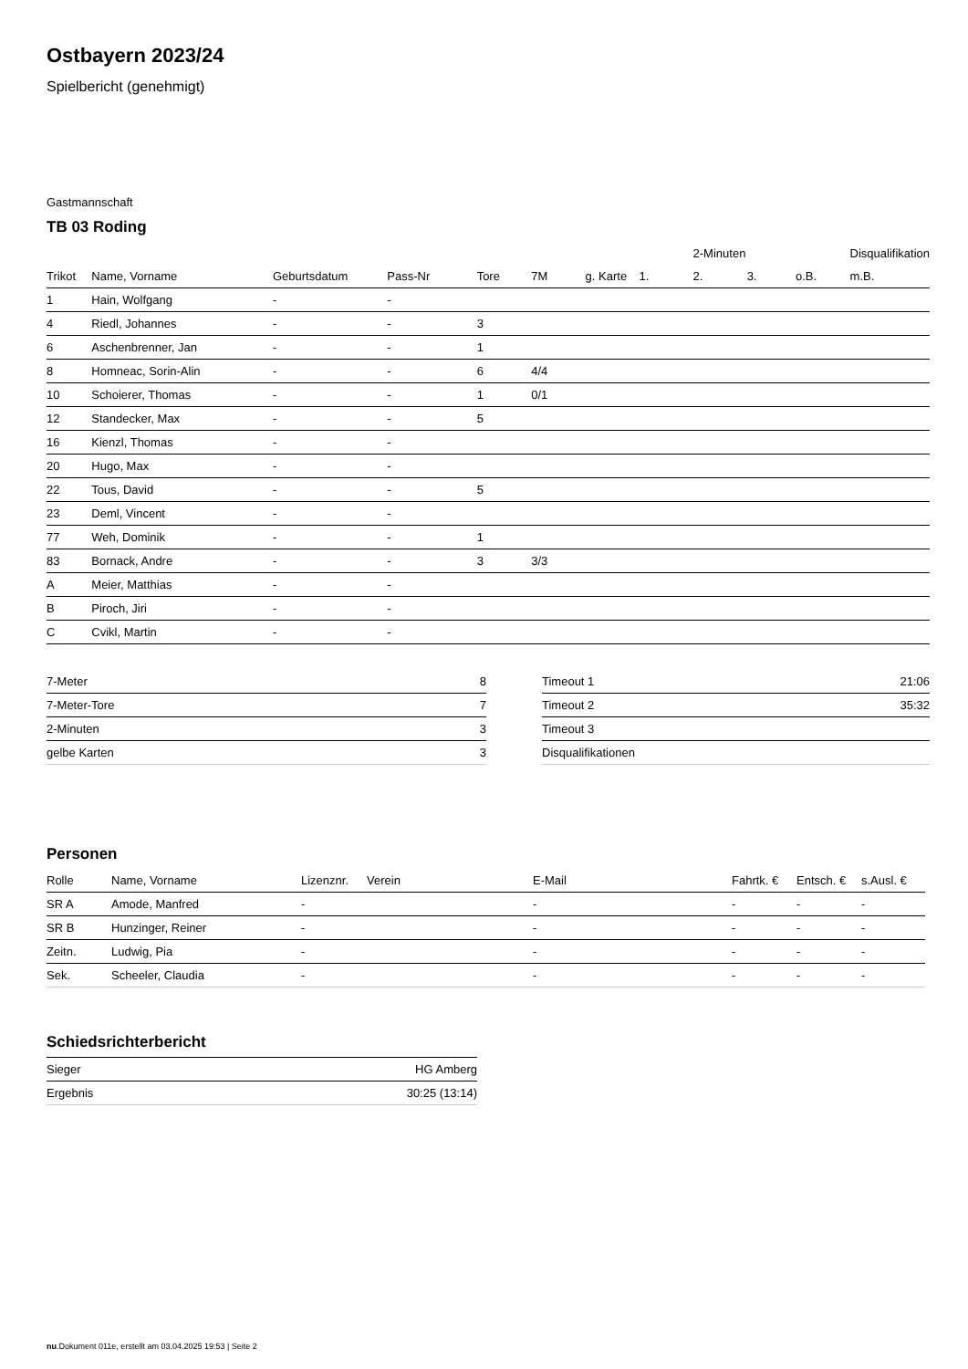Ostbayern 2023/24
Spielbericht (genehmigt)
Gastmannschaft
TB 03 Roding
| | | | | | | | | 2-Minuten | | | Disqualifikation |
| --- | --- | --- | --- | --- | --- | --- | --- | --- | --- | --- | --- |
| Trikot | Name, Vorname | Geburtsdatum | Pass-Nr | Tore | 7M | g. Karte | 1. | 2. | 3. | o.B. | m.B. |
| 1 | Hain, Wolfgang | - | - | | | | | | | | |
| 4 | Riedl, Johannes | - | - | 3 | | | | | | | |
| 6 | Aschenbrenner, Jan | - | - | 1 | | | | | | | |
| 8 | Homneac, Sorin-Alin | - | - | 6 | 4/4 | | | | | | |
| 10 | Schoierer, Thomas | - | - | 1 | 0/1 | | | | | | |
| 12 | Standecker, Max | - | - | 5 | | | | | | | |
| 16 | Kienzl, Thomas | - | - | | | | | | | | |
| 20 | Hugo, Max | - | - | | | | | | | | |
| 22 | Tous, David | - | - | 5 | | | | | | | |
| 23 | Deml, Vincent | - | - | | | | | | | | |
| 77 | Weh, Dominik | - | - | 1 | | | | | | | |
| 83 | Bornack, Andre | - | - | 3 | 3/3 | | | | | | |
| A | Meier, Matthias | - | - | | | | | | | | |
| B | Piroch, Jiri | - | - | | | | | | | | |
| C | Cvikl, Martin | - | - | | | | | | | | |
| 7-Meter | 8 |
| 7-Meter-Tore | 7 |
| 2-Minuten | 3 |
| gelbe Karten | 3 |
| Timeout 1 | 21:06 |
| Timeout 2 | 35:32 |
| Timeout 3 | |
| Disqualifikationen | |
Personen
| Rolle | Name, Vorname | Lizenznr. | Verein | E-Mail | Fahrtk. € | Entsch. € | s.Ausl. € |
| --- | --- | --- | --- | --- | --- | --- | --- |
| SR A | Amode, Manfred | - | | - | - | - | - |
| SR B | Hunzinger, Reiner | - | | - | - | - | - |
| Zeitn. | Ludwig, Pia | - | | - | - | - | - |
| Sek. | Scheeler, Claudia | - | | - | - | - | - |
Schiedsrichterbericht
| Sieger | HG Amberg |
| Ergebnis | 30:25 (13:14) |
nu.Dokument 011e, erstellt am 03.04.2025 19:53 | Seite 2